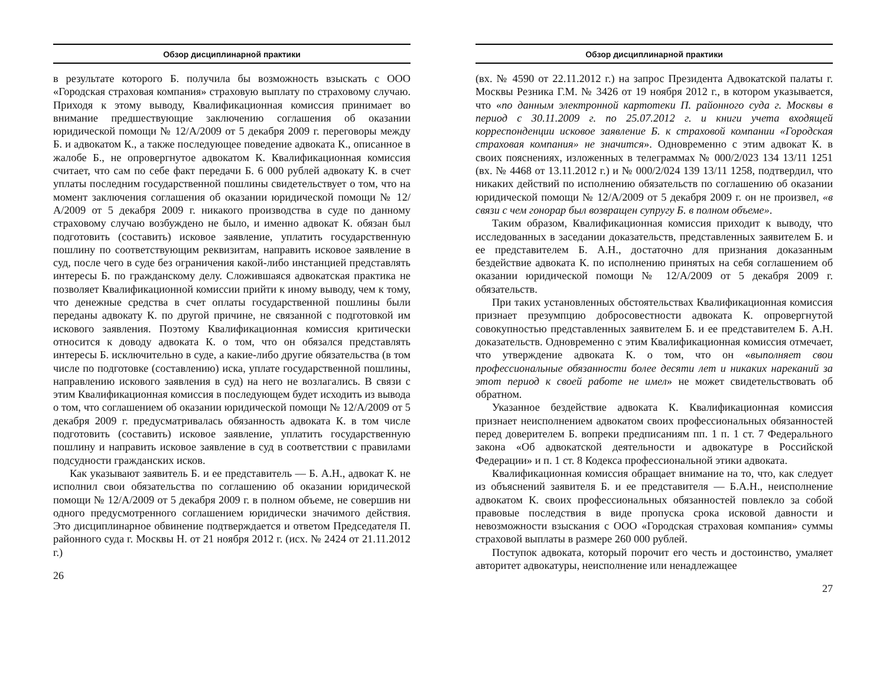Обзор дисциплинарной практики
в результате которого Б. получила бы возможность взыскать с ООО «Городская страховая компания» страховую выплату по страховому случаю. Приходя к этому выводу, Квалификационная комиссия принимает во внимание предшествующие заключению соглашения об оказании юридической помощи № 12/А/2009 от 5 декабря 2009 г. переговоры между Б. и адвокатом К., а также последующее поведение адвоката К., описанное в жалобе Б., не опровергнутое адвокатом К. Квалификационная комиссия считает, что сам по себе факт передачи Б. 6 000 рублей адвокату К. в счет уплаты последним государственной пошлины свидетельствует о том, что на момент заключения соглашения об оказании юридической помощи № 12/А/2009 от 5 декабря 2009 г. никакого производства в суде по данному страховому случаю возбуждено не было, и именно адвокат К. обязан был подготовить (составить) исковое заявление, уплатить государственную пошлину по соответствующим реквизитам, направить исковое заявление в суд, после чего в суде без ограничения какой-либо инстанцией представлять интересы Б. по гражданскому делу. Сложившаяся адвокатская практика не позволяет Квалификационной комиссии прийти к иному выводу, чем к тому, что денежные средства в счет оплаты государственной пошлины были переданы адвокату К. по другой причине, не связанной с подготовкой им искового заявления. Поэтому Квалификационная комиссия критически относится к доводу адвоката К. о том, что он обязался представлять интересы Б. исключительно в суде, а какие-либо другие обязательства (в том числе по подготовке (составлению) иска, уплате государственной пошлины, направлению искового заявления в суд) на него не возлагались. В связи с этим Квалификационная комиссия в последующем будет исходить из вывода о том, что соглашением об оказании юридической помощи № 12/А/2009 от 5 декабря 2009 г. предусматривалась обязанность адвоката К. в том числе подготовить (составить) исковое заявление, уплатить государственную пошлину и направить исковое заявление в суд в соответствии с правилами подсудности гражданских исков.
Как указывают заявитель Б. и ее представитель — Б. А.Н., адвокат К. не исполнил свои обязательства по соглашению об оказании юридической помощи № 12/А/2009 от 5 декабря 2009 г. в полном объеме, не совершив ни одного предусмотренного соглашением юридически значимого действия. Это дисциплинарное обвинение подтверждается и ответом Председателя П. районного суда г. Москвы Н. от 21 ноября 2012 г. (исх. № 2424 от 21.11.2012 г.)
26
Обзор дисциплинарной практики
(вх. № 4590 от 22.11.2012 г.) на запрос Президента Адвокатской палаты г. Москвы Резника Г.М. № 3426 от 19 ноября 2012 г., в котором указывается, что «по данным электронной картотеки П. районного суда г. Москвы в период с 30.11.2009 г. по 25.07.2012 г. и книги учета входящей корреспонденции исковое заявление Б. к страховой компании «Городская страховая компания» не значится». Одновременно с этим адвокат К. в своих пояснениях, изложенных в телеграммах № 000/2/023 134 13/11 1251 (вх. № 4468 от 13.11.2012 г.) и № 000/2/024 139 13/11 1258, подтвердил, что никаких действий по исполнению обязательств по соглашению об оказании юридической помощи № 12/А/2009 от 5 декабря 2009 г. он не произвел, «в связи с чем гонорар был возвращен супругу Б. в полном объеме».
Таким образом, Квалификационная комиссия приходит к выводу, что исследованных в заседании доказательств, представленных заявителем Б. и ее представителем Б. А.Н., достаточно для признания доказанным бездействие адвоката К. по исполнению принятых на себя соглашением об оказании юридической помощи № 12/А/2009 от 5 декабря 2009 г. обязательств.
При таких установленных обстоятельствах Квалификационная комиссия признает презумпцию добросовестности адвоката К. опровергнутой совокупностью представленных заявителем Б. и ее представителем Б. А.Н. доказательств. Одновременно с этим Квалификационная комиссия отмечает, что утверждение адвоката К. о том, что он «выполняет свои профессиональные обязанности более десяти лет и никаких нареканий за этот период к своей работе не имел» не может свидетельствовать об обратном.
Указанное бездействие адвоката К. Квалификационная комиссия признает неисполнением адвокатом своих профессиональных обязанностей перед доверителем Б. вопреки предписаниям пп. 1 п. 1 ст. 7 Федерального закона «Об адвокатской деятельности и адвокатуре в Российской Федерации» и п. 1 ст. 8 Кодекса профессиональной этики адвоката.
Квалификационная комиссия обращает внимание на то, что, как следует из объяснений заявителя Б. и ее представителя — Б.А.Н., неисполнение адвокатом К. своих профессиональных обязанностей повлекло за собой правовые последствия в виде пропуска срока исковой давности и невозможности взыскания с ООО «Городская страховая компания» суммы страховой выплаты в размере 260 000 рублей.
Поступок адвоката, который порочит его честь и достоинство, умаляет авторитет адвокатуры, неисполнение или ненадлежащее
27